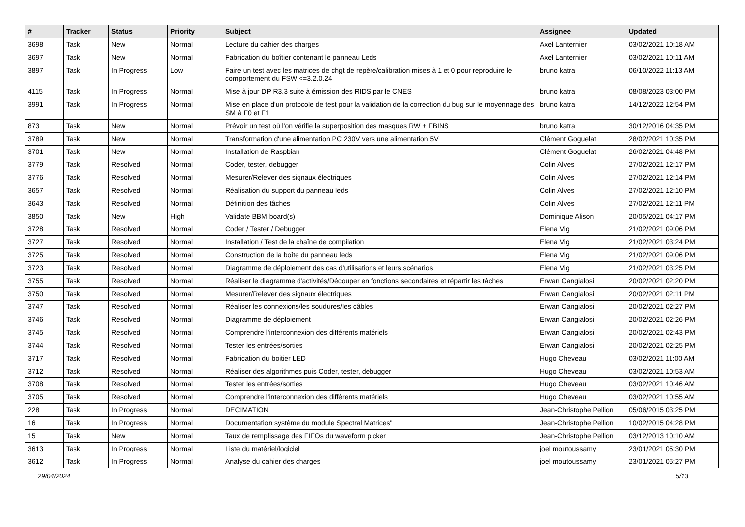| # | Tracker | Status | Priority | Subject | Assignee | Updated |
| --- | --- | --- | --- | --- | --- | --- |
| 3698 | Task | New | Normal | Lecture du cahier des charges | Axel Lanternier | 03/02/2021 10:18 AM |
| 3697 | Task | New | Normal | Fabrication du boîtier contenant le panneau Leds | Axel Lanternier | 03/02/2021 10:11 AM |
| 3897 | Task | In Progress | Low | Faire un test avec les matrices de chgt de repère/calibration mises à 1 et 0 pour reproduire le comportement du FSW <=3.2.0.24 | bruno katra | 06/10/2022 11:13 AM |
| 4115 | Task | In Progress | Normal | Mise à jour DP R3.3 suite à émission des RIDS par le CNES | bruno katra | 08/08/2023 03:00 PM |
| 3991 | Task | In Progress | Normal | Mise en place d'un protocole de test pour la validation de la correction du bug sur le moyennage des SM à F0 et F1 | bruno katra | 14/12/2022 12:54 PM |
| 873 | Task | New | Normal | Prévoir un test où l'on vérifie la superposition des masques RW + FBINS | bruno katra | 30/12/2016 04:35 PM |
| 3789 | Task | New | Normal | Transformation d'une alimentation PC 230V vers une alimentation 5V | Clément Goguelat | 28/02/2021 10:35 PM |
| 3701 | Task | New | Normal | Installation de Raspbian | Clément Goguelat | 26/02/2021 04:48 PM |
| 3779 | Task | Resolved | Normal | Coder, tester, debugger | Colin Alves | 27/02/2021 12:17 PM |
| 3776 | Task | Resolved | Normal | Mesurer/Relever des signaux électriques | Colin Alves | 27/02/2021 12:14 PM |
| 3657 | Task | Resolved | Normal | Réalisation du support du panneau leds | Colin Alves | 27/02/2021 12:10 PM |
| 3643 | Task | Resolved | Normal | Définition des tâches | Colin Alves | 27/02/2021 12:11 PM |
| 3850 | Task | New | High | Validate BBM board(s) | Dominique Alison | 20/05/2021 04:17 PM |
| 3728 | Task | Resolved | Normal | Coder / Tester / Debugger | Elena Vig | 21/02/2021 09:06 PM |
| 3727 | Task | Resolved | Normal | Installation / Test de la chaîne de compilation | Elena Vig | 21/02/2021 03:24 PM |
| 3725 | Task | Resolved | Normal | Construction de la boîte du panneau leds | Elena Vig | 21/02/2021 09:06 PM |
| 3723 | Task | Resolved | Normal | Diagramme de déploiement des cas d'utilisations et leurs scénarios | Elena Vig | 21/02/2021 03:25 PM |
| 3755 | Task | Resolved | Normal | Réaliser le diagramme d'activités/Découper en fonctions secondaires et répartir les tâches | Erwan Cangialosi | 20/02/2021 02:20 PM |
| 3750 | Task | Resolved | Normal | Mesurer/Relever des signaux électriques | Erwan Cangialosi | 20/02/2021 02:11 PM |
| 3747 | Task | Resolved | Normal | Réaliser les connexions/les soudures/les câbles | Erwan Cangialosi | 20/02/2021 02:27 PM |
| 3746 | Task | Resolved | Normal | Diagramme de déploiement | Erwan Cangialosi | 20/02/2021 02:26 PM |
| 3745 | Task | Resolved | Normal | Comprendre l'interconnexion des différents matériels | Erwan Cangialosi | 20/02/2021 02:43 PM |
| 3744 | Task | Resolved | Normal | Tester les entrées/sorties | Erwan Cangialosi | 20/02/2021 02:25 PM |
| 3717 | Task | Resolved | Normal | Fabrication du boitier LED | Hugo Cheveau | 03/02/2021 11:00 AM |
| 3712 | Task | Resolved | Normal | Réaliser des algorithmes puis Coder, tester, debugger | Hugo Cheveau | 03/02/2021 10:53 AM |
| 3708 | Task | Resolved | Normal | Tester les entrées/sorties | Hugo Cheveau | 03/02/2021 10:46 AM |
| 3705 | Task | Resolved | Normal | Comprendre l'interconnexion des différents matériels | Hugo Cheveau | 03/02/2021 10:55 AM |
| 228 | Task | In Progress | Normal | DECIMATION | Jean-Christophe Pellion | 05/06/2015 03:25 PM |
| 16 | Task | In Progress | Normal | Documentation système du module Spectral Matrices" | Jean-Christophe Pellion | 10/02/2015 04:28 PM |
| 15 | Task | New | Normal | Taux de remplissage des FIFOs du waveform picker | Jean-Christophe Pellion | 03/12/2013 10:10 AM |
| 3613 | Task | In Progress | Normal | Liste du matériel/logiciel | joel moutoussamy | 23/01/2021 05:30 PM |
| 3612 | Task | In Progress | Normal | Analyse du cahier des charges | joel moutoussamy | 23/01/2021 05:27 PM |
29/04/2024 5/13